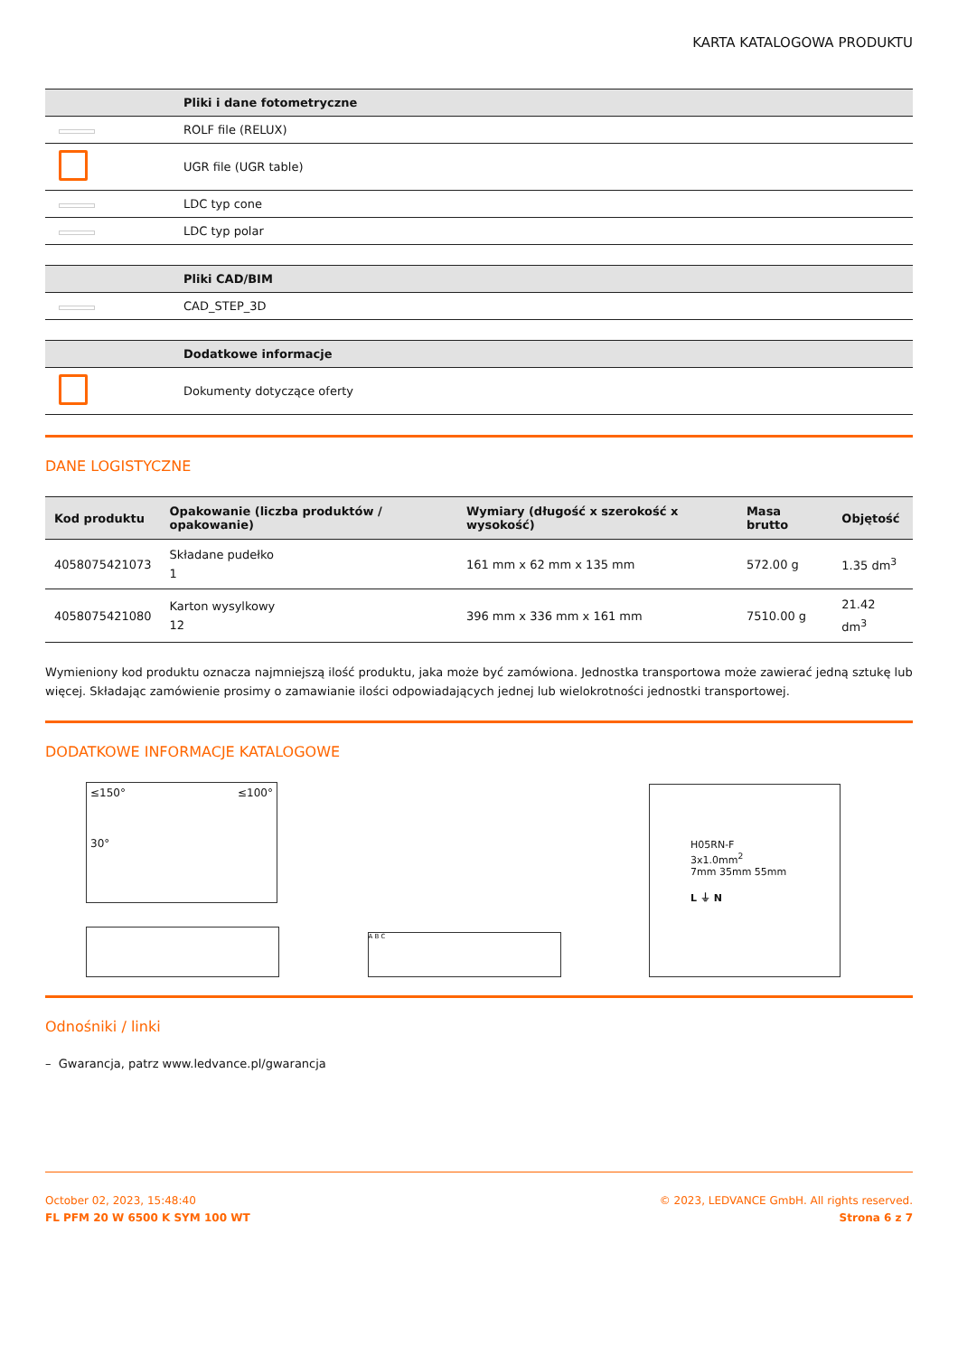KARTA KATALOGOWA PRODUKTU
| | Pliki i dane fotometryczne |
| --- | --- |
| | ROLF file (RELUX) |
| | UGR file (UGR table) |
| | LDC typ cone |
| | LDC typ polar |
| | Pliki CAD/BIM |
| --- | --- |
| | CAD_STEP_3D |
| | Dodatkowe informacje |
| --- | --- |
| | Dokumenty dotyczące oferty |
DANE LOGISTYCZNE
| Kod produktu | Opakowanie (liczba produktów / opakowanie) | Wymiary (długość x szerokość x wysokość) | Masa brutto | Objętość |
| --- | --- | --- | --- | --- |
| 4058075421073 | Składane pudełko 1 | 161 mm x 62 mm x 135 mm | 572.00 g | 1.35 dm<sup>3</sup> |
| 4058075421080 | Karton wysylkowy 12 | 396 mm x 336 mm x 161 mm | 7510.00 g | 21.42 dm<sup>3</sup> |
Wymieniony kod produktu oznacza najmniejszą ilość produktu, jaka może być zamówiona. Jednostka transportowa może zawierać jedną sztukę lub więcej. Składając zamówienie prosimy o zamawianie ilości odpowiadających jednej lub wielokrotności jednostki transportowej.
DODATKOWE INFORMACJE KATALOGOWE
≤150° ≤100°
30°
A B C
H05RN-F
3x1.0mm<sup>2</sup>
7mm 35mm 55mm
L ⏚ N
Odnośniki / linki
– Gwarancja, patrz www.ledvance.pl/gwarancja
October 02, 2023, 15:48:40
FL PFM 20 W 6500 K SYM 100 WT
© 2023, LEDVANCE GmbH. All rights reserved.
Strona 6 z 7